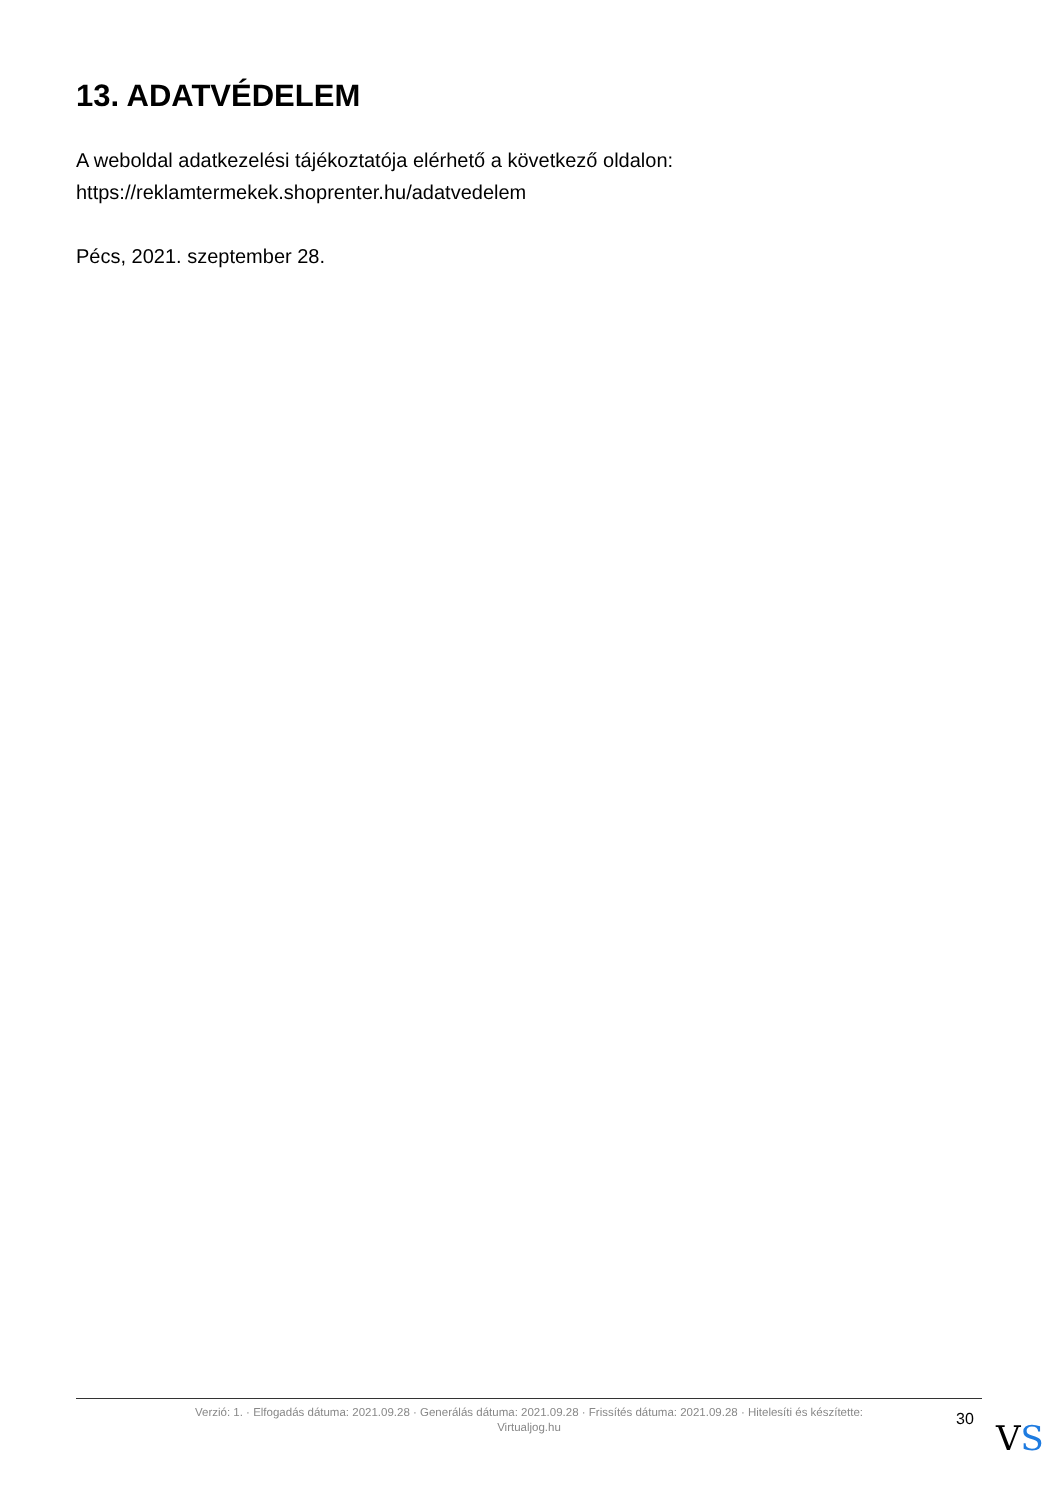13. ADATVÉDELEM
A weboldal adatkezelési tájékoztatója elérhető a következő oldalon:
https://reklamtermekek.shoprenter.hu/adatvedelem
Pécs, 2021. szeptember 28.
Verzió: 1. · Elfogadás dátuma: 2021.09.28 · Generálás dátuma: 2021.09.28 · Frissítés dátuma: 2021.09.28 · Hitelesíti és készítette:
Virtualjog.hu
30 VS